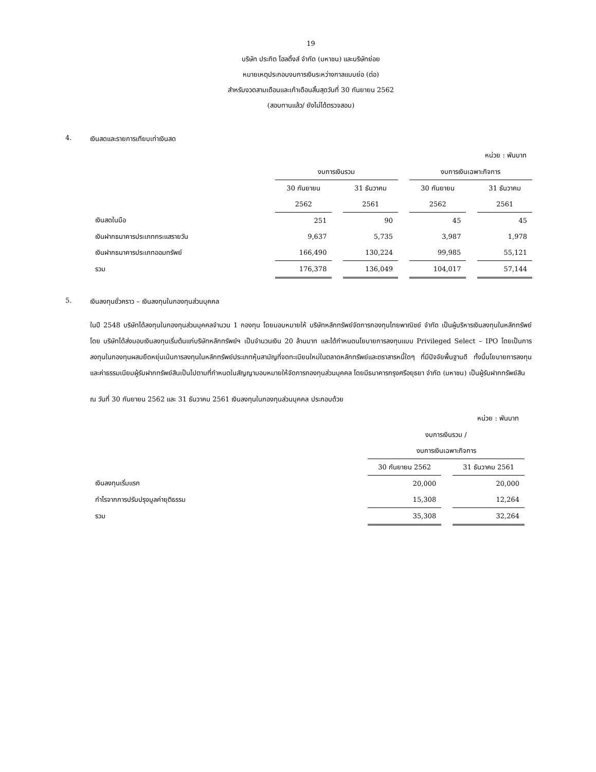19
บริษัท ประกิต โฮลดิ้งส์ จำกัด (มหาชน) และบริษัทย่อย
หมายเหตุประกอบงบการเงินระหว่างกาลแบบย่อ (ต่อ)
สำหรับงวดสามเดือนและเก้าเดือนสิ้นสุดวันที่ 30 กันยายน 2562
(สอบทานแล้ว/ ยังไม่ได้ตรวจสอบ)
4. เงินสดและรายการเทียบเท่าเงินสด
หน่วย : พันบาท
| | งบการเงินรวม | | | | งบการเงินเฉพาะกิจการ | | |
| --- | --- | --- | --- | --- | --- | --- | --- |
| | 30 กันยายน | | 31 ธันวาคม | | 30 กันยายน | | 31 ธันวาคม |
| | 2562 | | 2561 | | 2562 | | 2561 |
| เงินสดในมือ | 251 | | 90 | | 45 | | 45 |
| เงินฝากธนาคารประเภทกระแสรายวัน | 9,637 | | 5,735 | | 3,987 | | 1,978 |
| เงินฝากธนาคารประเภทออมทรัพย์ | 166,490 | | 130,224 | | 99,985 | | 55,121 |
| รวม | 176,378 | | 136,049 | | 104,017 | | 57,144 |
5. เงินลงทุนชั่วคราว – เงินลงทุนในกองทุนส่วนบุคคล
ในปี 2548 บริษัทได้ลงทุนในกองทุนส่วนบุคคลจำนวน 1 กองทุน โดยมอบหมายให้ บริษัทหลักทรัพย์จัดการกองทุนไทยพาณิชย์ จำกัด เป็นผู้บริหารเงินลงทุนในหลักทรัพย์โดย บริษัทได้ส่งมอบเงินลงทุนเริ่มต้นแก่บริษัทหลักทรัพย์ฯ เป็นจำนวนเงิน 20 ล้านบาท และได้กำหนดนโยบายการลงทุนแบบ Privileged Select – IPO โดยเป็นการลงทุนในกองทุนผสมยืดหยุ่นเน้นการลงทุนในหลักทรัพย์ประเภทหุ้นสามัญที่จดทะเบียนใหม่ในตลาดหลักทรัพย์และตราสารหนี้ใดๆ ที่มีปัจจัยพื้นฐานดี ทั้งนี้นโยบายการลงทุนและค่าธรรมเนียมผู้รับฝากทรัพย์สินเป็นไปตามที่กำหนดในสัญญามอบหมายให้จัดการกองทุนส่วนบุคคล โดยมีธนาคารกรุงศรีอยุธยา จำกัด (มหาชน) เป็นผู้รับฝากทรัพย์สิน
ณ วันที่ 30 กันยายน 2562 และ 31 ธันวาคม 2561 เงินลงทุนในกองทุนส่วนบุคคล ประกอบด้วย
หน่วย : พันบาท
| | งบการเงินรวม / | | |
| --- | --- | --- | --- |
| | งบการเงินเฉพาะกิจการ | | |
| | 30 กันยายน 2562 | | 31 ธันวาคม 2561 |
| เงินลงทุนเริ่มแรก | 20,000 | | 20,000 |
| กำไรจากการปรับปรุงมูลค่ายุติธรรม | 15,308 | | 12,264 |
| รวม | 35,308 | | 32,264 |